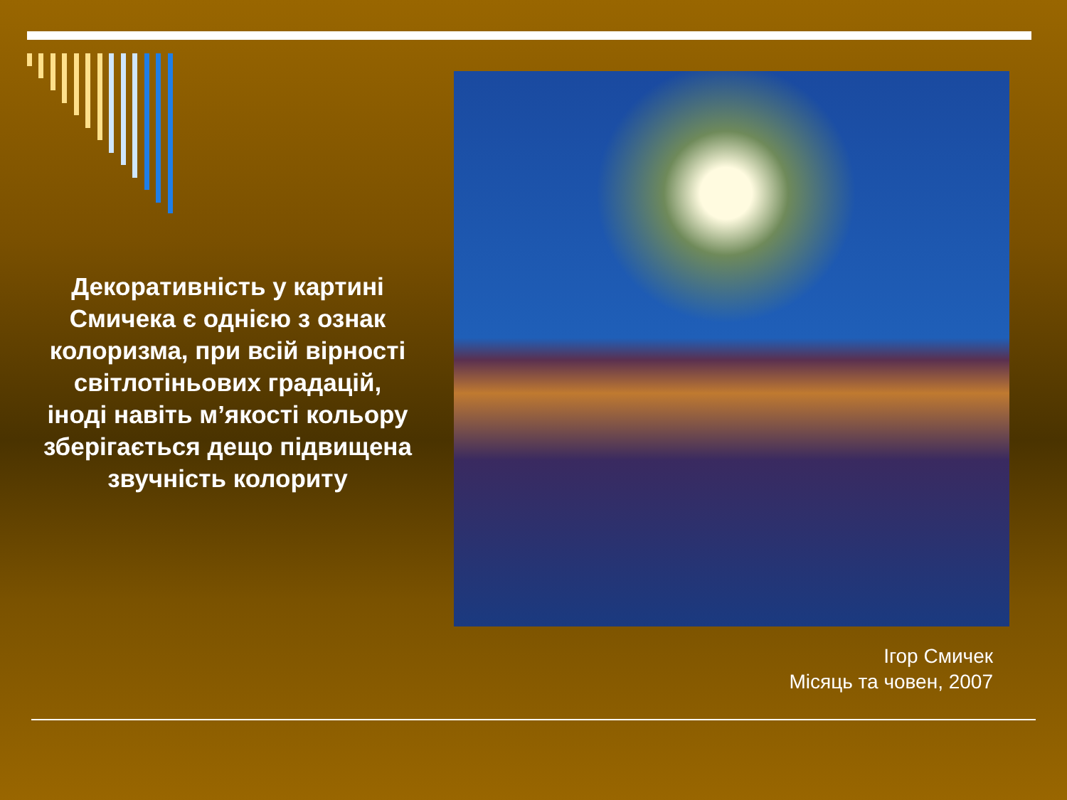Декоративність у картині Смичека є однією з ознак колоризма, при всій вірності світлотіньових градацій, іноді навіть м’якості кольору зберігається дещо підвищена звучність колориту
Ігор Смичек
Місяць та човен, 2007